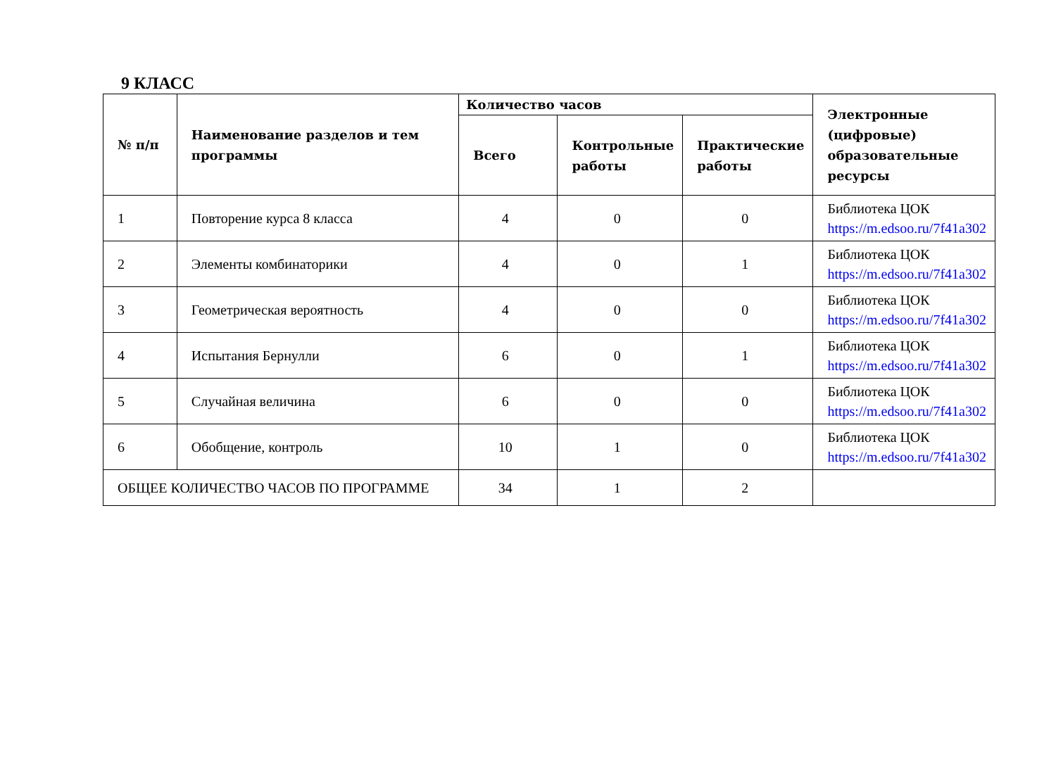9 КЛАСС
| № п/п | Наименование разделов и тем программы | Количество часов | | | Электронные (цифровые) образовательные ресурсы |
| --- | --- | --- | --- | --- | --- |
| | | Всего | Контрольные работы | Практические работы | |
| 1 | Повторение курса 8 класса | 4 | 0 | 0 | Библиотека ЦОК https://m.edsoo.ru/7f41a302 |
| 2 | Элементы комбинаторики | 4 | 0 | 1 | Библиотека ЦОК https://m.edsoo.ru/7f41a302 |
| 3 | Геометрическая вероятность | 4 | 0 | 0 | Библиотека ЦОК https://m.edsoo.ru/7f41a302 |
| 4 | Испытания Бернулли | 6 | 0 | 1 | Библиотека ЦОК https://m.edsoo.ru/7f41a302 |
| 5 | Случайная величина | 6 | 0 | 0 | Библиотека ЦОК https://m.edsoo.ru/7f41a302 |
| 6 | Обобщение, контроль | 10 | 1 | 0 | Библиотека ЦОК https://m.edsoo.ru/7f41a302 |
| ОБЩЕЕ КОЛИЧЕСТВО ЧАСОВ ПО ПРОГРАММЕ | | 34 | 1 | 2 | |